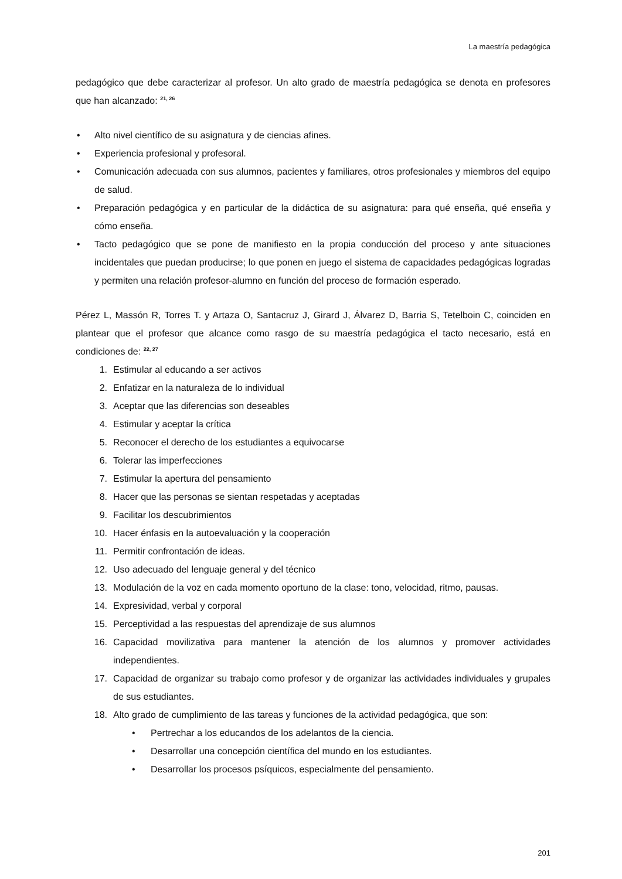La maestría pedagógica
pedagógico que debe caracterizar al profesor. Un alto grado de maestría pedagógica se denota en profesores que han alcanzado: <sup>21, 26</sup>
• Alto nivel científico de su asignatura y de ciencias afines.
• Experiencia profesional y profesoral.
• Comunicación adecuada con sus alumnos, pacientes y familiares, otros profesionales y miembros del equipo de salud.
• Preparación pedagógica y en particular de la didáctica de su asignatura: para qué enseña, qué enseña y cómo enseña.
• Tacto pedagógico que se pone de manifiesto en la propia conducción del proceso y ante situaciones incidentales que puedan producirse; lo que ponen en juego el sistema de capacidades pedagógicas logradas y permiten una relación profesor-alumno en función del proceso de formación esperado.
Pérez L, Massón R, Torres T. y Artaza O, Santacruz J, Girard J, Álvarez D, Barria S, Tetelboin C, coinciden en plantear que el profesor que alcance como rasgo de su maestría pedagógica el tacto necesario, está en condiciones de: <sup>22, 27</sup>
1. Estimular al educando a ser activos
2. Enfatizar en la naturaleza de lo individual
3. Aceptar que las diferencias son deseables
4. Estimular y aceptar la crítica
5. Reconocer el derecho de los estudiantes a equivocarse
6. Tolerar las imperfecciones
7. Estimular la apertura del pensamiento
8. Hacer que las personas se sientan respetadas y aceptadas
9. Facilitar los descubrimientos
10. Hacer énfasis en la autoevaluación y la cooperación
11. Permitir confrontación de ideas.
12. Uso adecuado del lenguaje general y del técnico
13. Modulación de la voz en cada momento oportuno de la clase: tono, velocidad, ritmo, pausas.
14. Expresividad, verbal y corporal
15. Perceptividad a las respuestas del aprendizaje de sus alumnos
16. Capacidad movilizativa para mantener la atención de los alumnos y promover actividades independientes.
17. Capacidad de organizar su trabajo como profesor y de organizar las actividades individuales y grupales de sus estudiantes.
18. Alto grado de cumplimiento de las tareas y funciones de la actividad pedagógica, que son:
• Pertrechar a los educandos de los adelantos de la ciencia.
• Desarrollar una concepción científica del mundo en los estudiantes.
• Desarrollar los procesos psíquicos, especialmente del pensamiento.
201